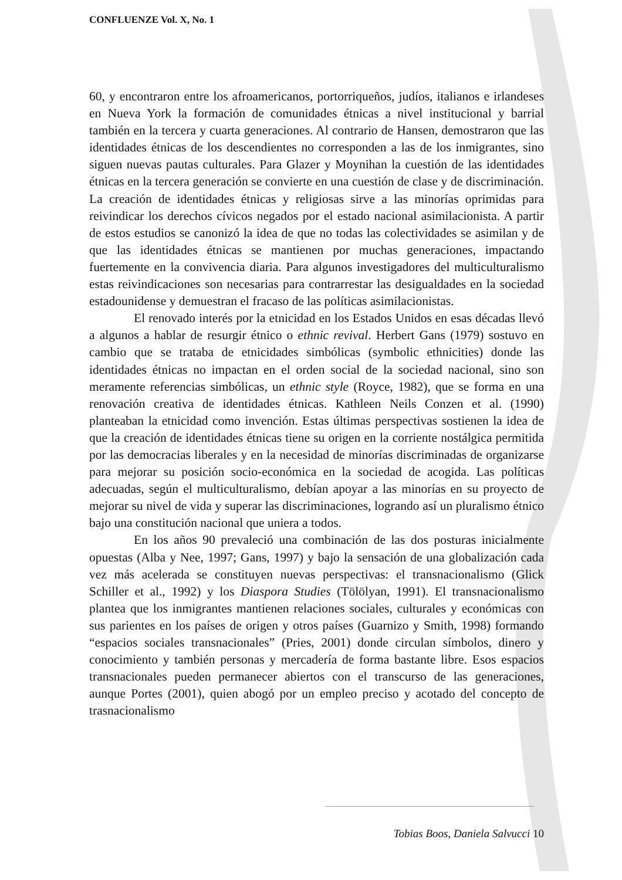CONFLUENZE Vol. X, No. 1
60, y encontraron entre los afroamericanos, portorriqueños, judíos, italianos e irlandeses en Nueva York la formación de comunidades étnicas a nivel institucional y barrial también en la tercera y cuarta generaciones. Al contrario de Hansen, demostraron que las identidades étnicas de los descendientes no corresponden a las de los inmigrantes, sino siguen nuevas pautas culturales. Para Glazer y Moynihan la cuestión de las identidades étnicas en la tercera generación se convierte en una cuestión de clase y de discriminación. La creación de identidades étnicas y religiosas sirve a las minorías oprimidas para reivindicar los derechos cívicos negados por el estado nacional asimilacionista. A partir de estos estudios se canonizó la idea de que no todas las colectividades se asimilan y de que las identidades étnicas se mantienen por muchas generaciones, impactando fuertemente en la convivencia diaria. Para algunos investigadores del multiculturalismo estas reivindicaciones son necesarias para contrarrestar las desigualdades en la sociedad estadounidense y demuestran el fracaso de las políticas asimilacionistas.
El renovado interés por la etnicidad en los Estados Unidos en esas décadas llevó a algunos a hablar de resurgir étnico o ethnic revival. Herbert Gans (1979) sostuvo en cambio que se trataba de etnicidades simbólicas (symbolic ethnicities) donde las identidades étnicas no impactan en el orden social de la sociedad nacional, sino son meramente referencias simbólicas, un ethnic style (Royce, 1982), que se forma en una renovación creativa de identidades étnicas. Kathleen Neils Conzen et al. (1990) planteaban la etnicidad como invención. Estas últimas perspectivas sostienen la idea de que la creación de identidades étnicas tiene su origen en la corriente nostálgica permitida por las democracias liberales y en la necesidad de minorías discriminadas de organizarse para mejorar su posición socio-económica en la sociedad de acogida. Las políticas adecuadas, según el multiculturalismo, debían apoyar a las minorías en su proyecto de mejorar su nivel de vida y superar las discriminaciones, logrando así un pluralismo étnico bajo una constitución nacional que uniera a todos.
En los años 90 prevaleció una combinación de las dos posturas inicialmente opuestas (Alba y Nee, 1997; Gans, 1997) y bajo la sensación de una globalización cada vez más acelerada se constituyen nuevas perspectivas: el transnacionalismo (Glick Schiller et al., 1992) y los Diaspora Studies (Tölölyan, 1991). El transnacionalismo plantea que los inmigrantes mantienen relaciones sociales, culturales y económicas con sus parientes en los países de origen y otros países (Guarnizo y Smith, 1998) formando “espacios sociales transnacionales” (Pries, 2001) donde circulan símbolos, dinero y conocimiento y también personas y mercadería de forma bastante libre. Esos espacios transnacionales pueden permanecer abiertos con el transcurso de las generaciones, aunque Portes (2001), quien abogó por un empleo preciso y acotado del concepto de trasnacionalismo
Tobias Boos, Daniela Salvucci 10